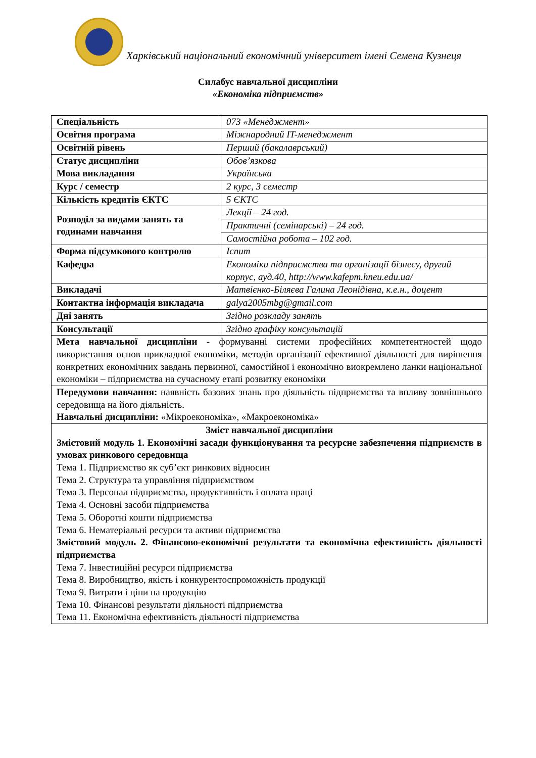Харківський національний економічний університет імені Семена Кузнеця
Силабус навчальної дисципліни
«Економіка підприємств»
| Спеціальність | 073 «Менеджмент» |
| Освітня програма | Міжнародний IT-менеджмент |
| Освітній рівень | Перший (бакалаврський) |
| Статус дисципліни | Обов’язкова |
| Мова викладання | Українська |
| Курс / семестр | 2 курс, 3 семестр |
| Кількість кредитів ЄКТС | 5 ЄКТС |
| Розподіл за видами занять та годинами навчання | Лекції – 24 год. |
| | Практичні (семінарські) – 24 год. |
| | Самостійна робота – 102 год. |
| Форма підсумкового контролю | Іспит |
| Кафедра | Економіки підприємства та організації бізнесу, другий корпус, ауд.40, http://www.kafepm.hneu.edu.ua/ |
| Викладачі | Матвієнко-Біляєва Галина Леонідівна, к.е.н., доцент |
| Контактна інформація викладача | galya2005mbg@gmail.com |
| Дні занять | Згідно розкладу занять |
| Консультації | Згідно графіку консультацій |
| Мета навчальної дисципліни - формуванні системи професійних компетентностей щодо використання основ прикладної економіки, методів організації ефективної діяльності для вирішення конкретних економічних завдань первинної, самостійної і економічно виокремлено ланки національної економіки – підприємства на сучасному етапі розвитку економіки | |
| Передумови навчання: наявність базових знань про діяльність підприємства та впливу зовнішнього середовища на його діяльність. Навчальні дисципліни: «Мікроекономіка», «Макроекономіка» | |
| Зміст навчальної дисципліни Змістовий модуль 1. Економічні засади функціонування та ресурсне забезпечення підприємств в умовах ринкового середовища Тема 1. Підприємство як суб’єкт ринкових відносин Тема 2. Структура та управління підприємством Тема 3. Персонал підприємства, продуктивність і оплата праці Тема 4. Основні засоби підприємства Тема 5. Оборотні кошти підприємства Тема 6. Нематеріальні ресурси та активи підприємства Змістовий модуль 2. Фінансово-економічні результати та економічна ефективність діяльності підприємства Тема 7. Інвестиційні ресурси підприємства Тема 8. Виробництво, якість і конкурентоспроможність продукції Тема 9. Витрати і ціни на продукцію Тема 10. Фінансові результати діяльності підприємства Тема 11. Економічна ефективність діяльності підприємства | |